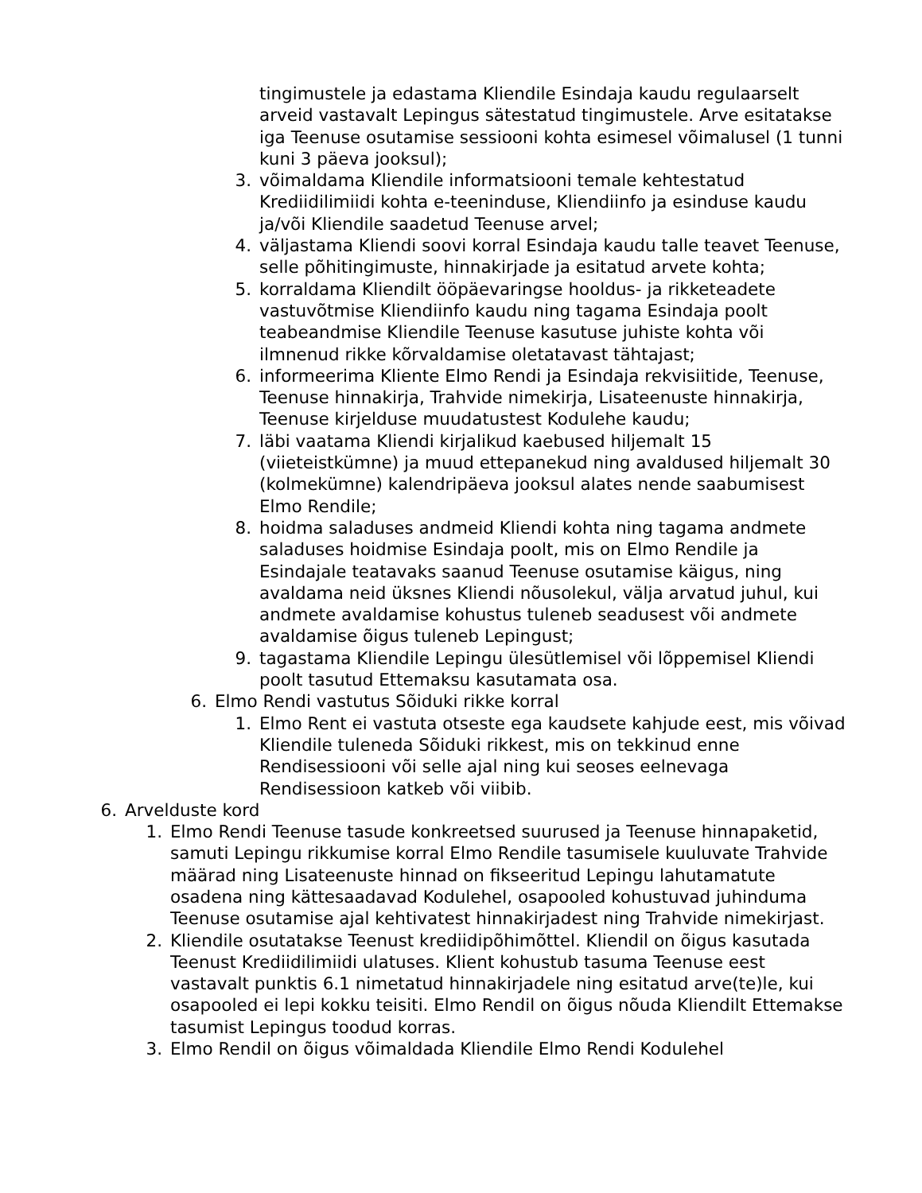tingimustele ja edastama Kliendile Esindaja kaudu regulaarselt arveid vastavalt Lepingus sätestatud tingimustele. Arve esitatakse iga Teenuse osutamise sessiooni kohta esimesel võimalusel (1 tunni kuni 3 päeva jooksul);
3. võimaldama Kliendile informatsiooni temale kehtestatud Krediidilimiidi kohta e-teeninduse, Kliendiinfo ja esinduse kaudu ja/või Kliendile saadetud Teenuse arvel;
4. väljastama Kliendi soovi korral Esindaja kaudu talle teavet Teenuse, selle põhitingimuste, hinnakirjade ja esitatud arvete kohta;
5. korraldama Kliendilt ööpäevaringse hooldus- ja rikketeadete vastuvõtmise Kliendiinfo kaudu ning tagama Esindaja poolt teabeandmise Kliendile Teenuse kasutuse juhiste kohta või ilmnenud rikke kõrvaldamise oletatavast tähtajast;
6. informeerima Kliente Elmo Rendi ja Esindaja rekvisiitide, Teenuse, Teenuse hinnakirja, Trahvide nimekirja, Lisateenuste hinnakirja, Teenuse kirjelduse muudatustest Kodulehe kaudu;
7. läbi vaatama Kliendi kirjalikud kaebused hiljemalt 15 (viieteistkümne) ja muud ettepanekud ning avaldused hiljemalt 30 (kolmekümne) kalendripäeva jooksul alates nende saabumisest Elmo Rendile;
8. hoidma saladuses andmeid Kliendi kohta ning tagama andmete saladuses hoidmise Esindaja poolt, mis on Elmo Rendile ja Esindajale teatavaks saanud Teenuse osutamise käigus, ning avaldama neid üksnes Kliendi nõusolekul, välja arvatud juhul, kui andmete avaldamise kohustus tuleneb seadusest või andmete avaldamise õigus tuleneb Lepingust;
9. tagastama Kliendile Lepingu ülesütlemisel või lõppemisel Kliendi poolt tasutud Ettemaksu kasutamata osa.
6. Elmo Rendi vastutus Sõiduki rikke korral
1. Elmo Rent ei vastuta otseste ega kaudsete kahjude eest, mis võivad Kliendile tuleneda Sõiduki rikkest, mis on tekkinud enne Rendisessiooni või selle ajal ning kui seoses eelnevaga Rendisessioon katkeb või viibib.
6. Arvelduste kord
1. Elmo Rendi Teenuse tasude konkreetsed suurused ja Teenuse hinnapaketid, samuti Lepingu rikkumise korral Elmo Rendile tasumisele kuuluvate Trahvide määrad ning Lisateenuste hinnad on fikseeritud Lepingu lahutamatute osadena ning kättesaadavad Kodulehel, osapooled kohustuvad juhinduma Teenuse osutamise ajal kehtivatest hinnakirjadest ning Trahvide nimekirjast.
2. Kliendile osutatakse Teenust krediidipõhimõttel. Kliendil on õigus kasutada Teenust Krediidilimiidi ulatuses. Klient kohustub tasuma Teenuse eest vastavalt punktis 6.1 nimetatud hinnakirjadele ning esitatud arve(te)le, kui osapooled ei lepi kokku teisiti. Elmo Rendil on õigus nõuda Kliendilt Ettemakse tasumist Lepingus toodud korras.
3. Elmo Rendil on õigus võimaldada Kliendile Elmo Rendi Kodulehel